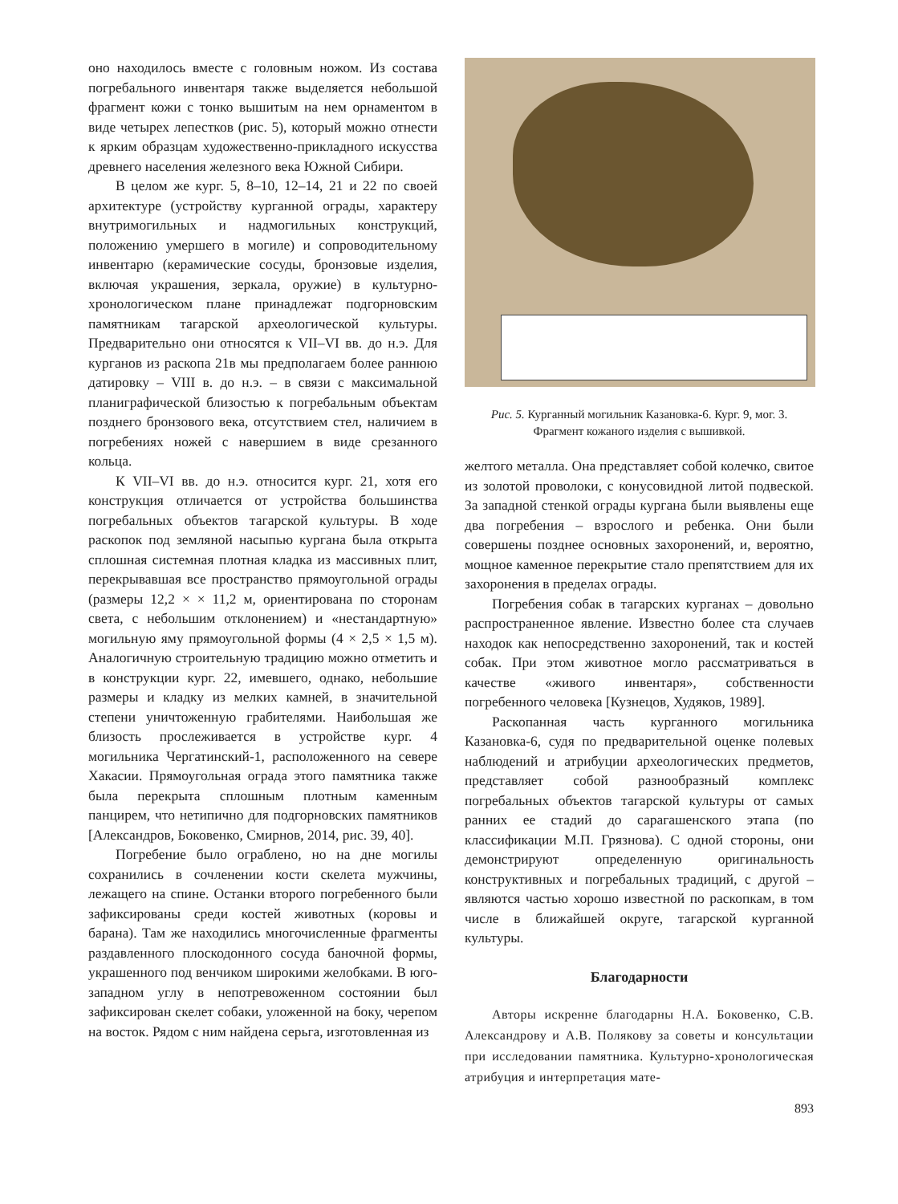оно находилось вместе с головным ножом. Из состава погребального инвентаря также выделяется небольшой фрагмент кожи с тонко вышитым на нем орнаментом в виде четырех лепестков (рис. 5), который можно отнести к ярким образцам художественно-прикладного искусства древнего населения железного века Южной Сибири.
В целом же кург. 5, 8–10, 12–14, 21 и 22 по своей архитектуре (устройству курганной ограды, характеру внутримогильных и надмогильных конструкций, положению умершего в могиле) и сопроводительному инвентарю (керамические сосуды, бронзовые изделия, включая украшения, зеркала, оружие) в культурно-хронологическом плане принадлежат подгорновским памятникам тагарской археологической культуры. Предварительно они относятся к VII–VI вв. до н.э. Для курганов из раскопа 21в мы предполагаем более раннюю датировку – VIII в. до н.э. – в связи с максимальной планиграфической близостью к погребальным объектам позднего бронзового века, отсутствием стел, наличием в погребениях ножей с навершием в виде срезанного кольца.
К VII–VI вв. до н.э. относится кург. 21, хотя его конструкция отличается от устройства большинства погребальных объектов тагарской культуры. В ходе раскопок под земляной насыпью кургана была открыта сплошная системная плотная кладка из массивных плит, перекрывавшая все пространство прямоугольной ограды (размеры 12,2 × × 11,2 м, ориентирована по сторонам света, с небольшим отклонением) и «нестандартную» могильную яму прямоугольной формы (4 × 2,5 × 1,5 м). Аналогичную строительную традицию можно отметить и в конструкции кург. 22, имевшего, однако, небольшие размеры и кладку из мелких камней, в значительной степени уничтоженную грабителями. Наибольшая же близость прослеживается в устройстве кург. 4 могильника Чергатинский-1, расположенного на севере Хакасии. Прямоугольная ограда этого памятника также была перекрыта сплошным плотным каменным панцирем, что нетипично для подгорновских памятников [Александров, Боковенко, Смирнов, 2014, рис. 39, 40].
Погребение было ограблено, но на дне могилы сохранились в сочленении кости скелета мужчины, лежащего на спине. Останки второго погребенного были зафиксированы среди костей животных (коровы и барана). Там же находились многочисленные фрагменты раздавленного плоскодонного сосуда баночной формы, украшенного под венчиком широкими желобками. В юго-западном углу в непотревоженном состоянии был зафиксирован скелет собаки, уложенной на боку, черепом на восток. Рядом с ним найдена серьга, изготовленная из
Рис. 5. Курганный могильник Казановка-6. Кург. 9, мог. 3. Фрагмент кожаного изделия с вышивкой.
желтого металла. Она представляет собой колечко, свитое из золотой проволоки, с конусовидной литой подвеской. За западной стенкой ограды кургана были выявлены еще два погребения – взрослого и ребенка. Они были совершены позднее основных захоронений, и, вероятно, мощное каменное перекрытие стало препятствием для их захоронения в пределах ограды.
Погребения собак в тагарских курганах – довольно распространенное явление. Известно более ста случаев находок как непосредственно захоронений, так и костей собак. При этом животное могло рассматриваться в качестве «живого инвентаря», собственности погребенного человека [Кузнецов, Худяков, 1989].
Раскопанная часть курганного могильника Казановка-6, судя по предварительной оценке полевых наблюдений и атрибуции археологических предметов, представляет собой разнообразный комплекс погребальных объектов тагарской культуры от самых ранних ее стадий до сарагашенского этапа (по классификации М.П. Грязнова). С одной стороны, они демонстрируют определенную оригинальность конструктивных и погребальных традиций, с другой – являются частью хорошо известной по раскопкам, в том числе в ближайшей округе, тагарской курганной культуры.
Благодарности
Авторы искренне благодарны Н.А. Боковенко, С.В. Александрову и А.В. Полякову за советы и консультации при исследовании памятника. Культурно-хронологическая атрибуция и интерпретация мате-
893